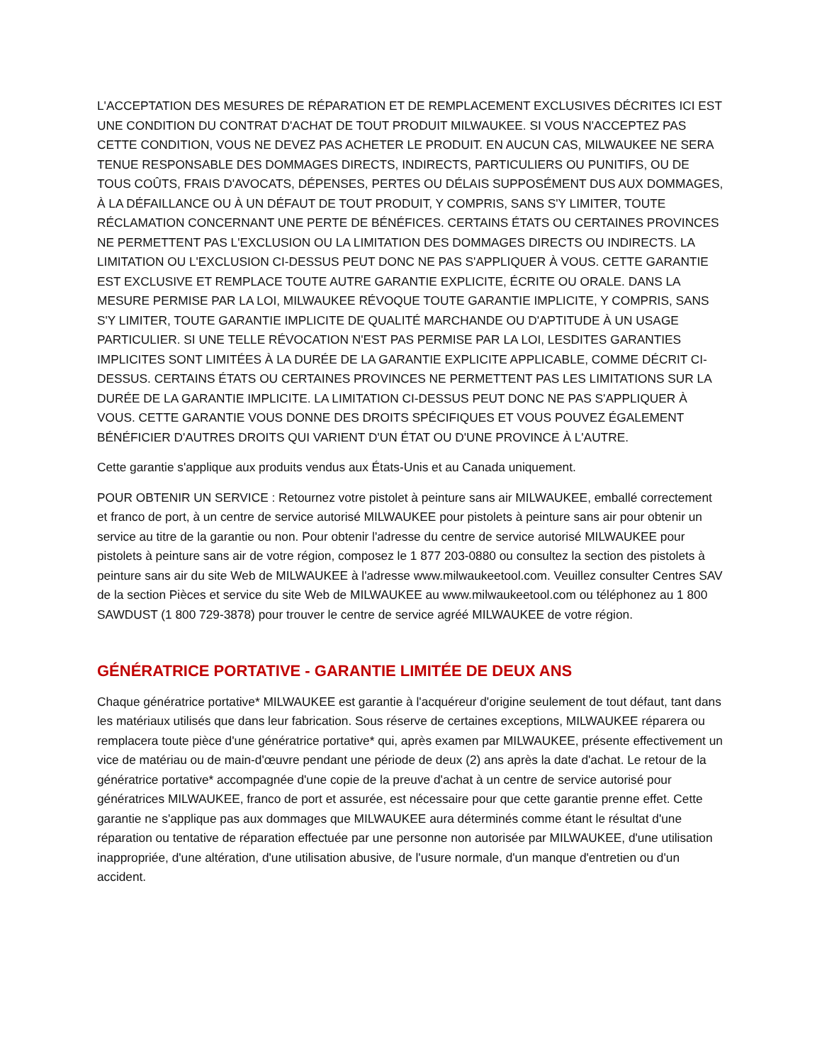L'ACCEPTATION DES MESURES DE RÉPARATION ET DE REMPLACEMENT EXCLUSIVES DÉCRITES ICI EST UNE CONDITION DU CONTRAT D'ACHAT DE TOUT PRODUIT MILWAUKEE. SI VOUS N'ACCEPTEZ PAS CETTE CONDITION, VOUS NE DEVEZ PAS ACHETER LE PRODUIT. EN AUCUN CAS, MILWAUKEE NE SERA TENUE RESPONSABLE DES DOMMAGES DIRECTS, INDIRECTS, PARTICULIERS OU PUNITIFS, OU DE TOUS COÛTS, FRAIS D'AVOCATS, DÉPENSES, PERTES OU DÉLAIS SUPPOSÉMENT DUS AUX DOMMAGES, À LA DÉFAILLANCE OU À UN DÉFAUT DE TOUT PRODUIT, Y COMPRIS, SANS S'Y LIMITER, TOUTE RÉCLAMATION CONCERNANT UNE PERTE DE BÉNÉFICES. CERTAINS ÉTATS OU CERTAINES PROVINCES NE PERMETTENT PAS L'EXCLUSION OU LA LIMITATION DES DOMMAGES DIRECTS OU INDIRECTS. LA LIMITATION OU L'EXCLUSION CI-DESSUS PEUT DONC NE PAS S'APPLIQUER À VOUS. CETTE GARANTIE EST EXCLUSIVE ET REMPLACE TOUTE AUTRE GARANTIE EXPLICITE, ÉCRITE OU ORALE. DANS LA MESURE PERMISE PAR LA LOI, MILWAUKEE RÉVOQUE TOUTE GARANTIE IMPLICITE, Y COMPRIS, SANS S'Y LIMITER, TOUTE GARANTIE IMPLICITE DE QUALITÉ MARCHANDE OU D'APTITUDE À UN USAGE PARTICULIER. SI UNE TELLE RÉVOCATION N'EST PAS PERMISE PAR LA LOI, LESDITES GARANTIES IMPLICITES SONT LIMITÉES À LA DURÉE DE LA GARANTIE EXPLICITE APPLICABLE, COMME DÉCRIT CI-DESSUS. CERTAINS ÉTATS OU CERTAINES PROVINCES NE PERMETTENT PAS LES LIMITATIONS SUR LA DURÉE DE LA GARANTIE IMPLICITE. LA LIMITATION CI-DESSUS PEUT DONC NE PAS S'APPLIQUER À VOUS. CETTE GARANTIE VOUS DONNE DES DROITS SPÉCIFIQUES ET VOUS POUVEZ ÉGALEMENT BÉNÉFICIER D'AUTRES DROITS QUI VARIENT D'UN ÉTAT OU D'UNE PROVINCE À L'AUTRE.
Cette garantie s'applique aux produits vendus aux États-Unis et au Canada uniquement.
POUR OBTENIR UN SERVICE : Retournez votre pistolet à peinture sans air MILWAUKEE, emballé correctement et franco de port, à un centre de service autorisé MILWAUKEE pour pistolets à peinture sans air pour obtenir un service au titre de la garantie ou non. Pour obtenir l'adresse du centre de service autorisé MILWAUKEE pour pistolets à peinture sans air de votre région, composez le 1 877 203-0880 ou consultez la section des pistolets à peinture sans air du site Web de MILWAUKEE à l'adresse www.milwaukeetool.com. Veuillez consulter Centres SAV de la section Pièces et service du site Web de MILWAUKEE au www.milwaukeetool.com ou téléphonez au 1 800 SAWDUST (1 800 729-3878) pour trouver le centre de service agréé MILWAUKEE de votre région.
GÉNÉRATRICE PORTATIVE - GARANTIE LIMITÉE DE DEUX ANS
Chaque génératrice portative* MILWAUKEE est garantie à l'acquéreur d'origine seulement de tout défaut, tant dans les matériaux utilisés que dans leur fabrication. Sous réserve de certaines exceptions, MILWAUKEE réparera ou remplacera toute pièce d'une génératrice portative* qui, après examen par MILWAUKEE, présente effectivement un vice de matériau ou de main-d'œuvre pendant une période de deux (2) ans après la date d'achat. Le retour de la génératrice portative* accompagnée d'une copie de la preuve d'achat à un centre de service autorisé pour génératrices MILWAUKEE, franco de port et assurée, est nécessaire pour que cette garantie prenne effet. Cette garantie ne s'applique pas aux dommages que MILWAUKEE aura déterminés comme étant le résultat d'une réparation ou tentative de réparation effectuée par une personne non autorisée par MILWAUKEE, d'une utilisation inappropriée, d'une altération, d'une utilisation abusive, de l'usure normale, d'un manque d'entretien ou d'un accident.